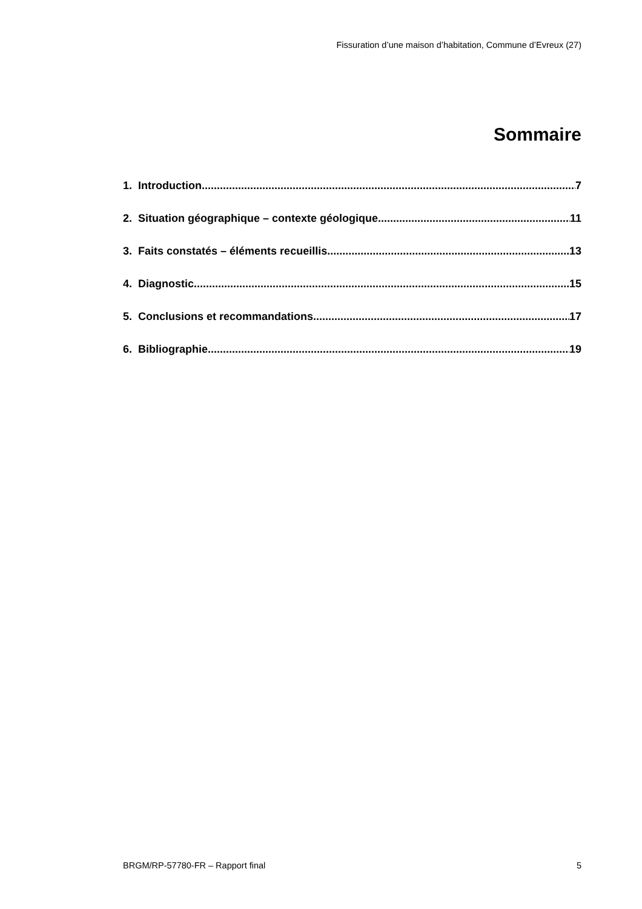Fissuration d’une maison d’habitation, Commune d’Evreux (27)
Sommaire
1. Introduction 7
2. Situation géographique – contexte géologique 11
3. Faits constatés – éléments recueillis 13
4. Diagnostic 15
5. Conclusions et recommandations 17
6. Bibliographie 19
BRGM/RP-57780-FR – Rapport final 5